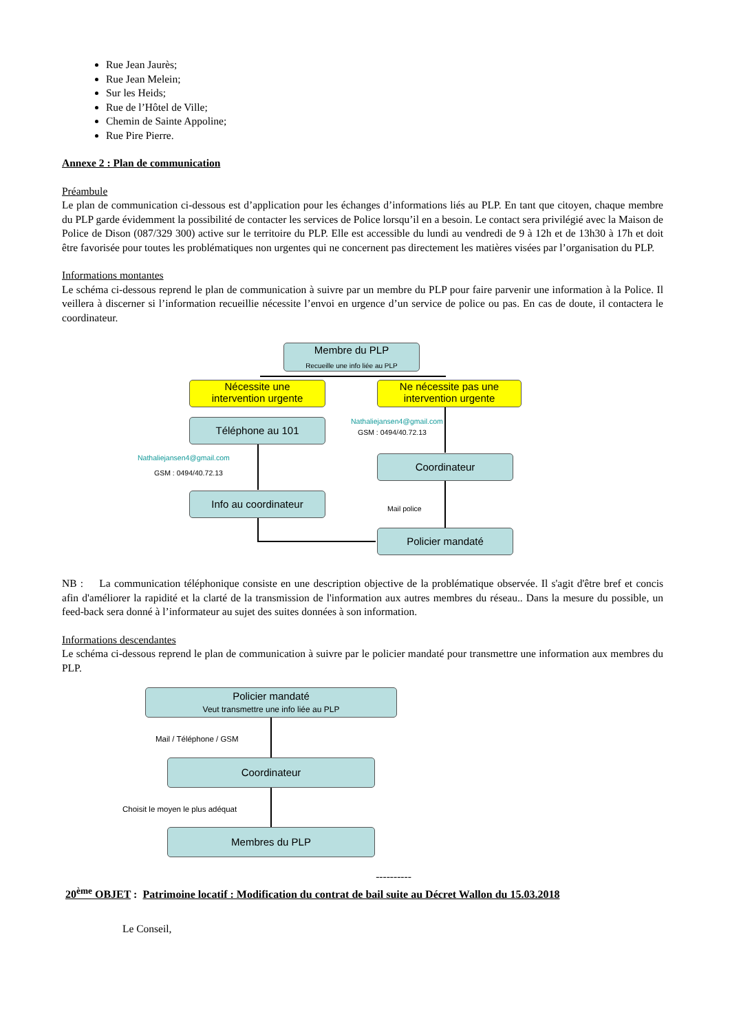Rue Jean Jaurès;
Rue Jean Melein;
Sur les Heids;
Rue de l’Hôtel de Ville;
Chemin de Sainte Appoline;
Rue Pire Pierre.
Annexe 2 : Plan de communication
Préambule
Le plan de communication ci-dessous est d’application pour les échanges d’informations liés au PLP. En tant que citoyen, chaque membre du PLP garde évidemment la possibilité de contacter les services de Police lorsqu’il en a besoin. Le contact sera privilégié avec la Maison de Police de Dison (087/329 300) active sur le territoire du PLP. Elle est accessible du lundi au vendredi de 9 à 12h et de 13h30 à 17h et doit être favorisée pour toutes les problématiques non urgentes qui ne concernent pas directement les matières visées par l’organisation du PLP.
Informations montantes
Le schéma ci-dessous reprend le plan de communication à suivre par un membre du PLP pour faire parvenir une information à la Police. Il veillera à discerner si l’information recueillie nécessite l’envoi en urgence d’un service de police ou pas. En cas de doute, il contactera le coordinateur.
Membre du PLP
Recueille une info liée au PLP
Nécessite une
intervention urgente
Ne nécessite pas une
intervention urgente
Téléphone au 101 Nathaliejansen4@gmail.com
GSM : 0494/40.72.13
Nathaliejansen4@gmail.com
GSM : 0494/40.72.13
Coordinateur
Info au coordinateur
Mail police
Policier mandaté
NB : La communication téléphonique consiste en une description objective de la problématique observée. Il s'agit d'être bref et concis afin d'améliorer la rapidité et la clarté de la transmission de l'information aux autres membres du réseau.. Dans la mesure du possible, un feed-back sera donné à l’informateur au sujet des suites données à son information.
Informations descendantes
Le schéma ci-dessous reprend le plan de communication à suivre par le policier mandaté pour transmettre une information aux membres du PLP.
Policier mandaté
Veut transmettre une info liée au PLP
Mail / Téléphone / GSM
Coordinateur
Choisit le moyen le plus adéquat
Membres du PLP
----------
20<sup>ème</sup> OBJET : Patrimoine locatif : Modification du contrat de bail suite au Décret Wallon du 15.03.2018
Le Conseil,